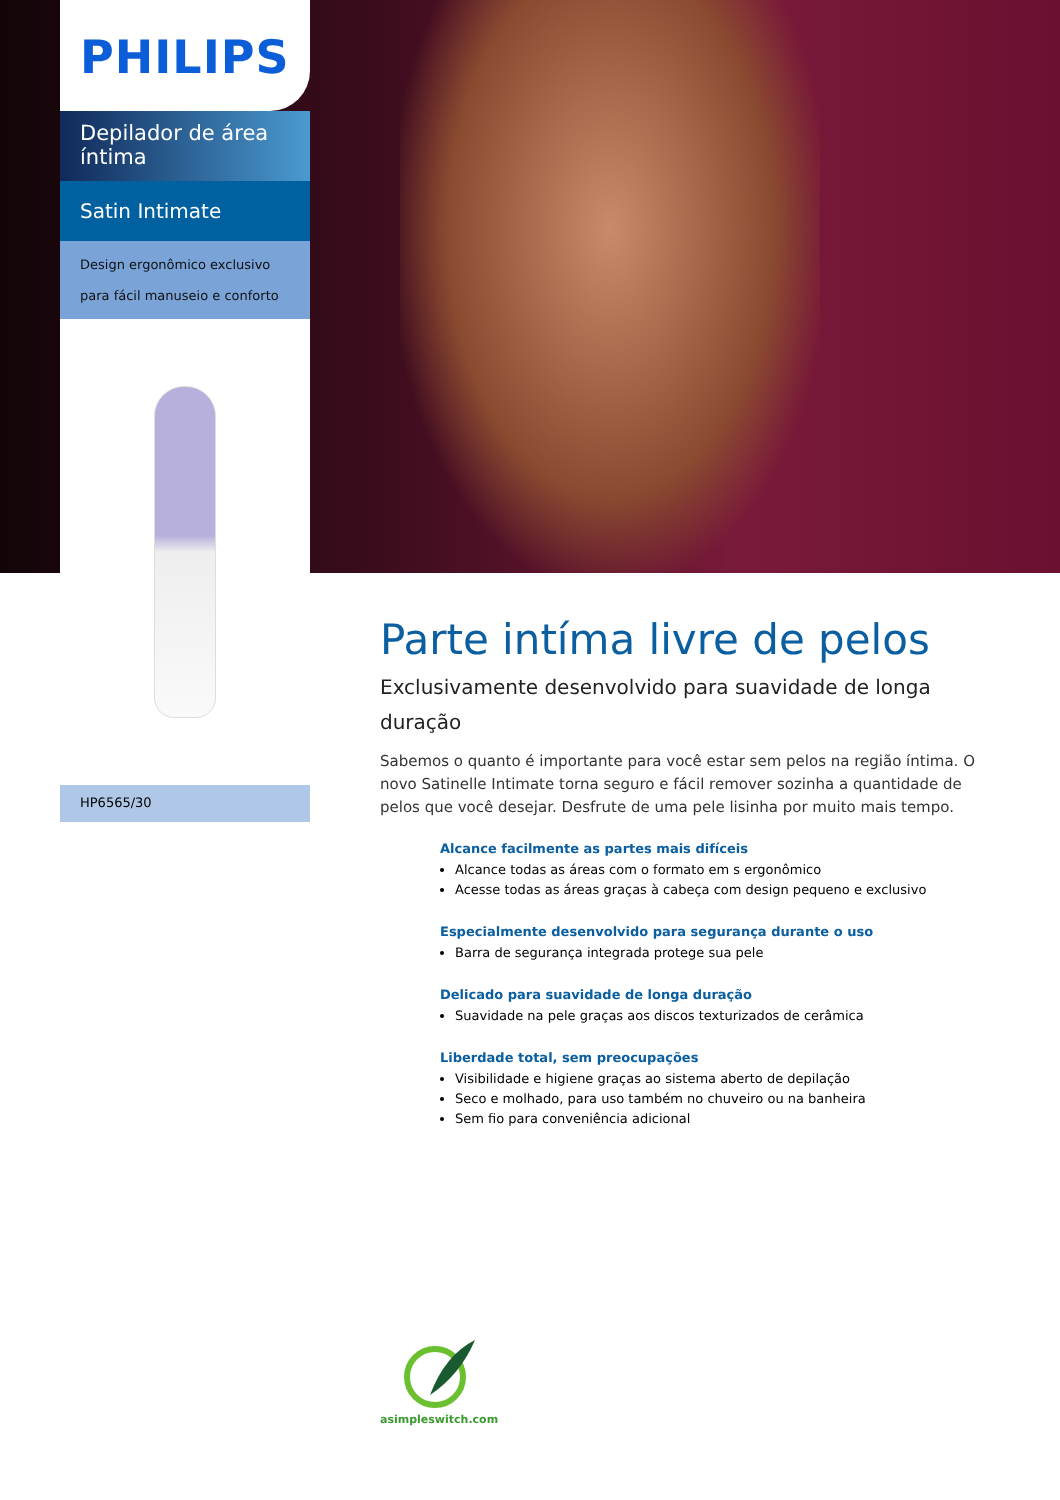PHILIPS
Depilador de área íntima
Satin Intimate
Design ergonômico exclusivo para fácil manuseio e conforto
HP6565/30
Parte intíma livre de pelos
Exclusivamente desenvolvido para suavidade de longa duração
Sabemos o quanto é importante para você estar sem pelos na região íntima. O novo Satinelle Intimate torna seguro e fácil remover sozinha a quantidade de pelos que você desejar. Desfrute de uma pele lisinha por muito mais tempo.
Alcance facilmente as partes mais difíceis
Alcance todas as áreas com o formato em s ergonômico
Acesse todas as áreas graças à cabeça com design pequeno e exclusivo
Especialmente desenvolvido para segurança durante o uso
Barra de segurança integrada protege sua pele
Delicado para suavidade de longa duração
Suavidade na pele graças aos discos texturizados de cerâmica
Liberdade total, sem preocupações
Visibilidade e higiene graças ao sistema aberto de depilação
Seco e molhado, para uso também no chuveiro ou na banheira
Sem fio para conveniência adicional
asimpleswitch.com